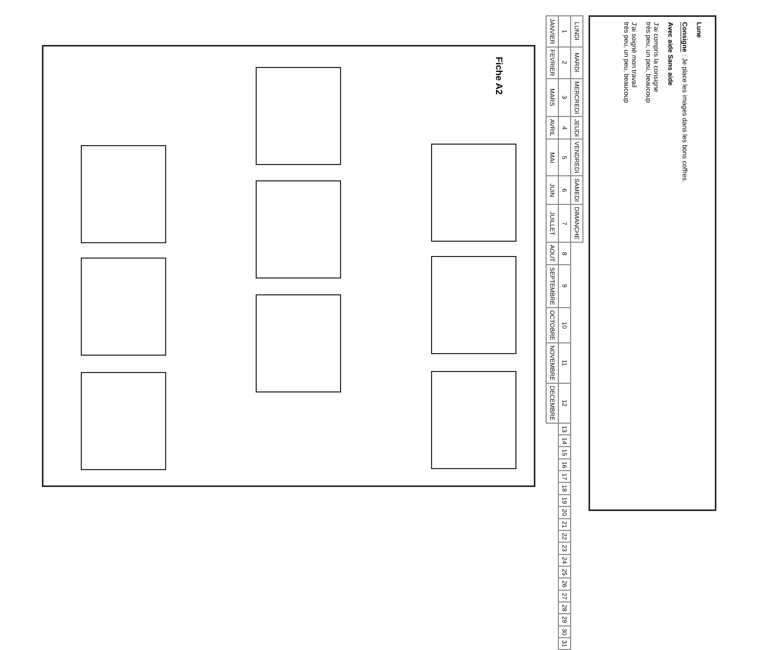Fiche A2
Lune
Consigne : Je place les images dans les bons coffres.
Avec aide Sans aide
J'ai compris la consigne
très peu, un peu, beaucoup
J'ai soigné mon travail
très peu, un peu, beaucoup
| LUNDI | MARDI | MERCREDI | JEUDI | VENDREDI | SAMEDI | DIMANCHE | | | | | | | | | | | | | | | | | | | | | | | | |
| 1 | 2 | 3 | 4 | 5 | 6 | 7 | 8 | 9 | 10 | 11 | 12 | 13 | 14 | 15 | 16 | 17 | 18 | 19 | 20 | 21 | 22 | 23 | 24 | 25 | 26 | 27 | 28 | 29 | 30 | 31 |
| JANVIER | FEVRIER | MARS | AVRIL | MAI | JUIN | JUILLET | AOUT | SEPTEMBRE | OCTOBRE | NOVEMBRE | DECEMBRE | | | | | | | | | | | | | | | | | | | |